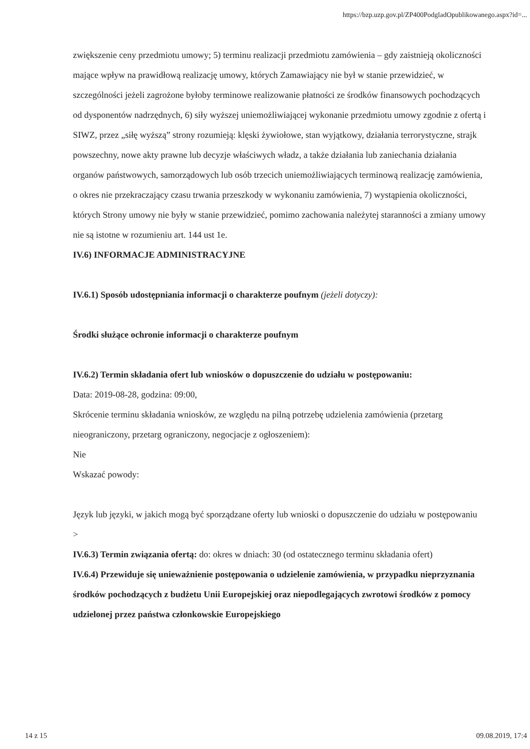https://bzp.uzp.gov.pl/ZP400PodgladOpublikowanego.aspx?id=...
zwiększenie ceny przedmiotu umowy; 5) terminu realizacji przedmiotu zamówienia – gdy zaistnieją okoliczności mające wpływ na prawidłową realizację umowy, których Zamawiający nie był w stanie przewidzieć, w szczególności jeżeli zagrożone byłoby terminowe realizowanie płatności ze środków finansowych pochodzących od dysponentów nadrzędnych, 6) siły wyższej uniemożliwiającej wykonanie przedmiotu umowy zgodnie z ofertą i SIWZ, przez „siłę wyższą” strony rozumieją: klęski żywiołowe, stan wyjątkowy, działania terrorystyczne, strajk powszechny, nowe akty prawne lub decyzje właściwych władz, a także działania lub zaniechania działania organów państwowych, samorządowych lub osób trzecich uniemożliwiających terminową realizację zamówienia, o okres nie przekraczający czasu trwania przeszkody w wykonaniu zamówienia, 7) wystąpienia okoliczności, których Strony umowy nie były w stanie przewidzieć, pomimo zachowania należytej staranności a zmiany umowy nie są istotne w rozumieniu art. 144 ust 1e.
IV.6) INFORMACJE ADMINISTRACYJNE
IV.6.1) Sposób udostępniania informacji o charakterze poufnym (jeżeli dotyczy):
Środki służące ochronie informacji o charakterze poufnym
IV.6.2) Termin składania ofert lub wniosków o dopuszczenie do udziału w postępowaniu:
Data: 2019-08-28, godzina: 09:00,
Skrócenie terminu składania wniosków, ze względu na pilną potrzebę udzielenia zamówienia (przetarg nieograniczony, przetarg ograniczony, negocjacje z ogłoszeniem):
Nie
Wskazać powody:
Język lub języki, w jakich mogą być sporządzane oferty lub wnioski o dopuszczenie do udziału w postępowaniu
>
IV.6.3) Termin związania ofertą: do: okres w dniach: 30 (od ostatecznego terminu składania ofert)
IV.6.4) Przewiduje się unieważnienie postępowania o udzielenie zamówienia, w przypadku nieprzyznania środków pochodzących z budżetu Unii Europejskiej oraz niepodlegających zwrotowi środków z pomocy udzielonej przez państwa członkowskie Europejskiego
14 z 15 09.08.2019, 17:4